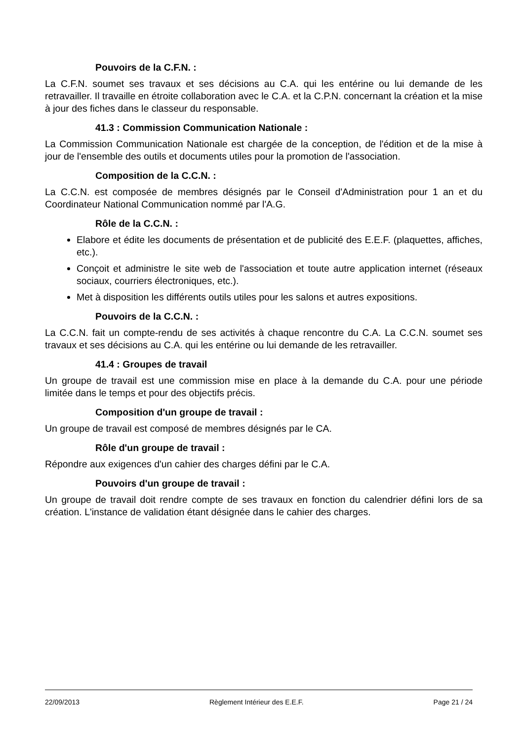Pouvoirs de la C.F.N. :
La C.F.N. soumet ses travaux et ses décisions au C.A. qui les entérine ou lui demande de les retravailler. Il travaille en étroite collaboration avec le C.A. et la C.P.N. concernant la création et la mise à jour des fiches dans le classeur du responsable.
41.3 : Commission Communication Nationale :
La Commission Communication Nationale est chargée de la conception, de l'édition et de la mise à jour de l'ensemble des outils et documents utiles pour la promotion de l'association.
Composition de la C.C.N. :
La C.C.N. est composée de membres désignés par le Conseil d'Administration pour 1 an et du Coordinateur National Communication nommé par l'A.G.
Rôle de la C.C.N. :
Elabore et édite les documents de présentation et de publicité des E.E.F. (plaquettes, affiches, etc.).
Conçoit et administre le site web de l'association et toute autre application internet (réseaux sociaux, courriers électroniques, etc.).
Met à disposition les différents outils utiles pour les salons et autres expositions.
Pouvoirs de la C.C.N. :
La C.C.N. fait un compte-rendu de ses activités à chaque rencontre du C.A. La C.C.N. soumet ses travaux et ses décisions au C.A. qui les entérine ou lui demande de les retravailler.
41.4 : Groupes de travail
Un groupe de travail est une commission mise en place à la demande du C.A. pour une période limitée dans le temps et pour des objectifs précis.
Composition d'un groupe de travail :
Un groupe de travail est composé de membres désignés par le CA.
Rôle d'un groupe de travail :
Répondre aux exigences d'un cahier des charges défini par le C.A.
Pouvoirs d'un groupe de travail :
Un groupe de travail doit rendre compte de ses travaux en fonction du calendrier défini lors de sa création. L'instance de validation étant désignée dans le cahier des charges.
22/09/2013 Règlement Intérieur des E.E.F. Page 21 / 24